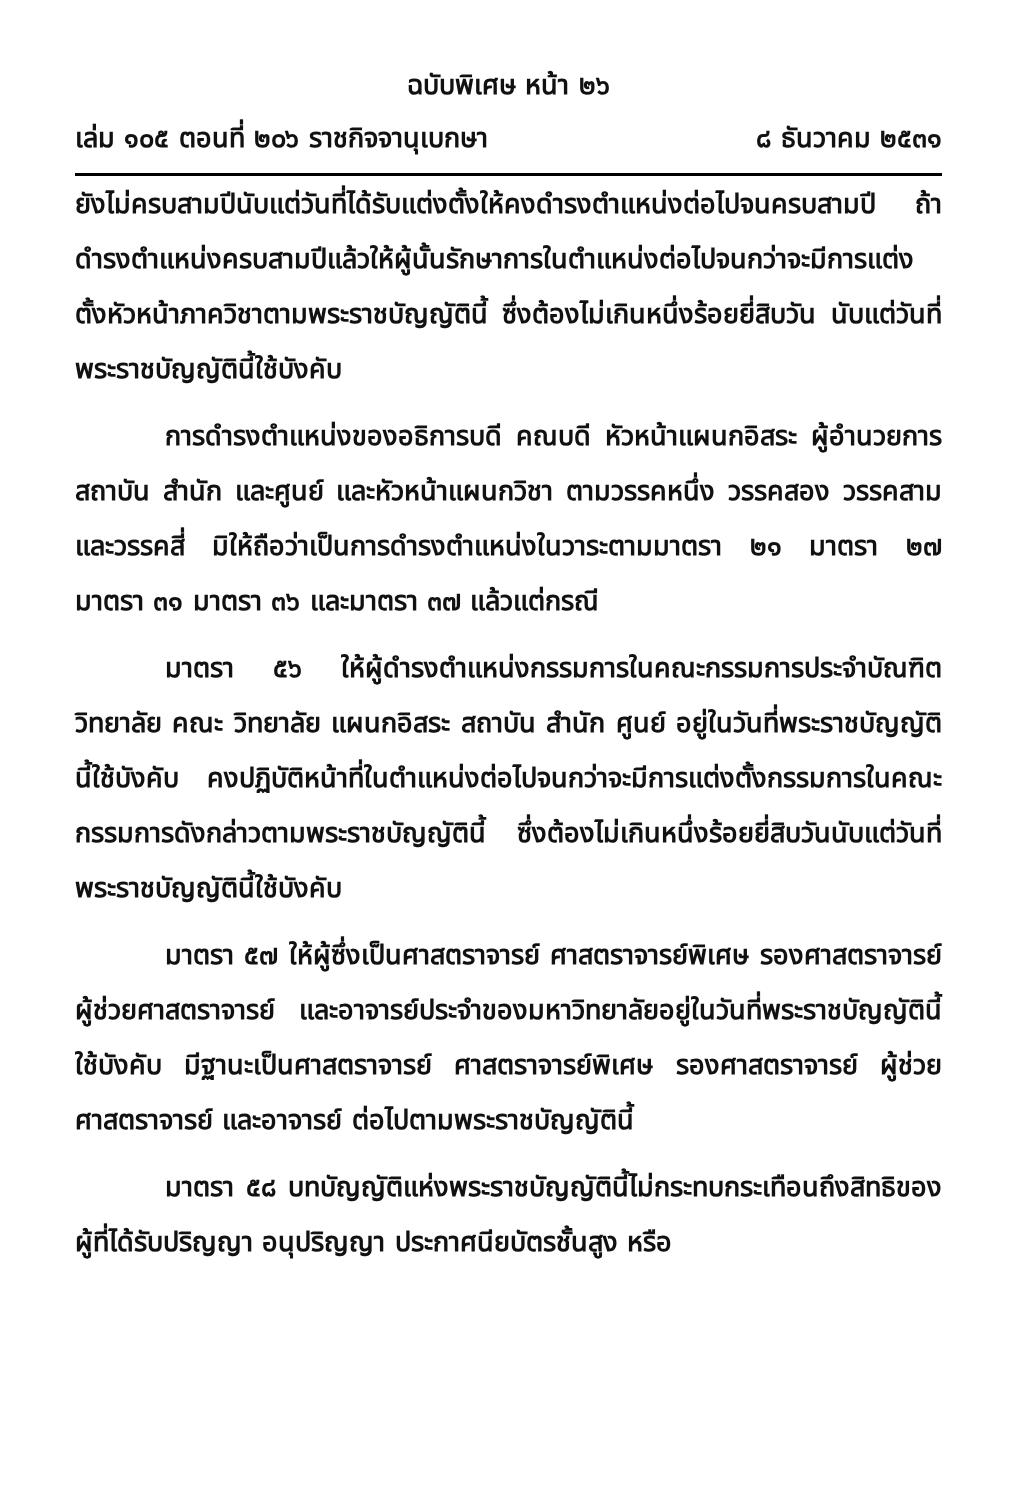ฉบับพิเศษ หน้า ๒๖
เล่ม ๑๐๕ ตอนที่ ๒๐๖ ราชกิจจานุเบกษา ๘ ธันวาคม ๒๕๓๑
ยังไม่ครบสามปีนับแต่วันที่ได้รับแต่งตั้งให้คงดำรงตำแหน่งต่อไปจนครบสามปี ถ้าดำรงตำแหน่งครบสามปีแล้วให้ผู้นั้นรักษาการในตำแหน่งต่อไปจนกว่าจะมีการแต่งตั้งหัวหน้าภาควิชาตามพระราชบัญญัตินี้ ซึ่งต้องไม่เกินหนึ่งร้อยยี่สิบวัน นับแต่วันที่พระราชบัญญัตินี้ใช้บังคับ
การดำรงตำแหน่งของอธิการบดี คณบดี หัวหน้าแผนกอิสระ ผู้อำนวยการสถาบัน สำนัก และศูนย์ และหัวหน้าแผนกวิชา ตามวรรคหนึ่ง วรรคสอง วรรคสาม และวรรคสี่ มิให้ถือว่าเป็นการดำรงตำแหน่งในวาระตามมาตรา ๒๑ มาตรา ๒๗ มาตรา ๓๑ มาตรา ๓๖ และมาตรา ๓๗ แล้วแต่กรณี
มาตรา ๕๖ ให้ผู้ดำรงตำแหน่งกรรมการในคณะกรรมการประจำบัณฑิตวิทยาลัย คณะ วิทยาลัย แผนกอิสระ สถาบัน สำนัก ศูนย์ อยู่ในวันที่พระราชบัญญัตินี้ใช้บังคับ คงปฏิบัติหน้าที่ในตำแหน่งต่อไปจนกว่าจะมีการแต่งตั้งกรรมการในคณะกรรมการดังกล่าวตามพระราชบัญญัตินี้ ซึ่งต้องไม่เกินหนึ่งร้อยยี่สิบวันนับแต่วันที่พระราชบัญญัตินี้ใช้บังคับ
มาตรา ๕๗ ให้ผู้ซึ่งเป็นศาสตราจารย์ ศาสตราจารย์พิเศษ รองศาสตราจารย์ ผู้ช่วยศาสตราจารย์ และอาจารย์ประจำของมหาวิทยาลัยอยู่ในวันที่พระราชบัญญัตินี้ใช้บังคับ มีฐานะเป็นศาสตราจารย์ ศาสตราจารย์พิเศษ รองศาสตราจารย์ ผู้ช่วยศาสตราจารย์ และอาจารย์ ต่อไปตามพระราชบัญญัตินี้
มาตรา ๕๘ บทบัญญัติแห่งพระราชบัญญัตินี้ไม่กระทบกระเทือนถึงสิทธิของผู้ที่ได้รับปริญญา อนุปริญญา ประกาศนียบัตรชั้นสูง หรือ